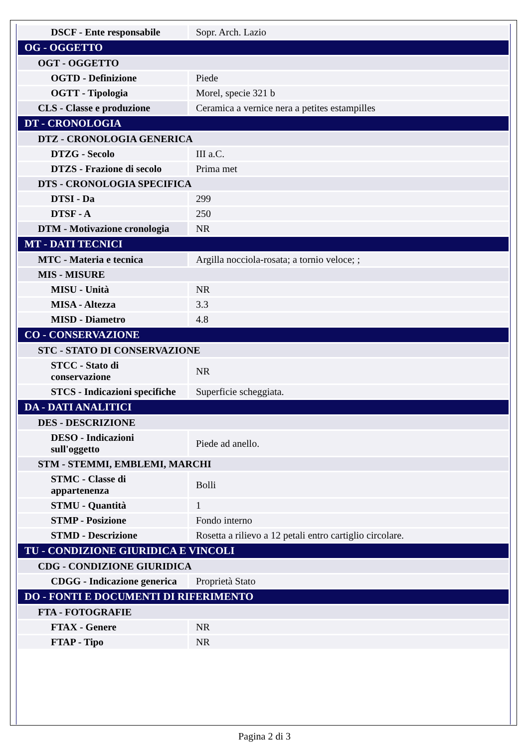| DSCF - Ente responsabile | Sopr. Arch. Lazio |
| OG - OGGETTO | |
| OGT - OGGETTO | |
| OGTD - Definizione | Piede |
| OGTT - Tipologia | Morel, specie 321 b |
| CLS - Classe e produzione | Ceramica a vernice nera a petites estampilles |
| DT - CRONOLOGIA | |
| DTZ - CRONOLOGIA GENERICA | |
| DTZG - Secolo | III a.C. |
| DTZS - Frazione di secolo | Prima met |
| DTS - CRONOLOGIA SPECIFICA | |
| DTSI - Da | 299 |
| DTSF - A | 250 |
| DTM - Motivazione cronologia | NR |
| MT - DATI TECNICI | |
| MTC - Materia e tecnica | Argilla nocciola-rosata; a tornio veloce; ; |
| MIS - MISURE | |
| MISU - Unità | NR |
| MISA - Altezza | 3.3 |
| MISD - Diametro | 4.8 |
| CO - CONSERVAZIONE | |
| STC - STATO DI CONSERVAZIONE | |
| STCC - Stato di conservazione | NR |
| STCS - Indicazioni specifiche | Superficie scheggiata. |
| DA - DATI ANALITICI | |
| DES - DESCRIZIONE | |
| DESO - Indicazioni sull'oggetto | Piede ad anello. |
| STM - STEMMI, EMBLEMI, MARCHI | |
| STMC - Classe di appartenenza | Bolli |
| STMU - Quantità | 1 |
| STMP - Posizione | Fondo interno |
| STMD - Descrizione | Rosetta a rilievo a 12 petali entro cartiglio circolare. |
| TU - CONDIZIONE GIURIDICA E VINCOLI | |
| CDG - CONDIZIONE GIURIDICA | |
| CDGG - Indicazione generica | Proprietà Stato |
| DO - FONTI E DOCUMENTI DI RIFERIMENTO | |
| FTA - FOTOGRAFIE | |
| FTAX - Genere | NR |
| FTAP - Tipo | NR |
Pagina 2 di 3